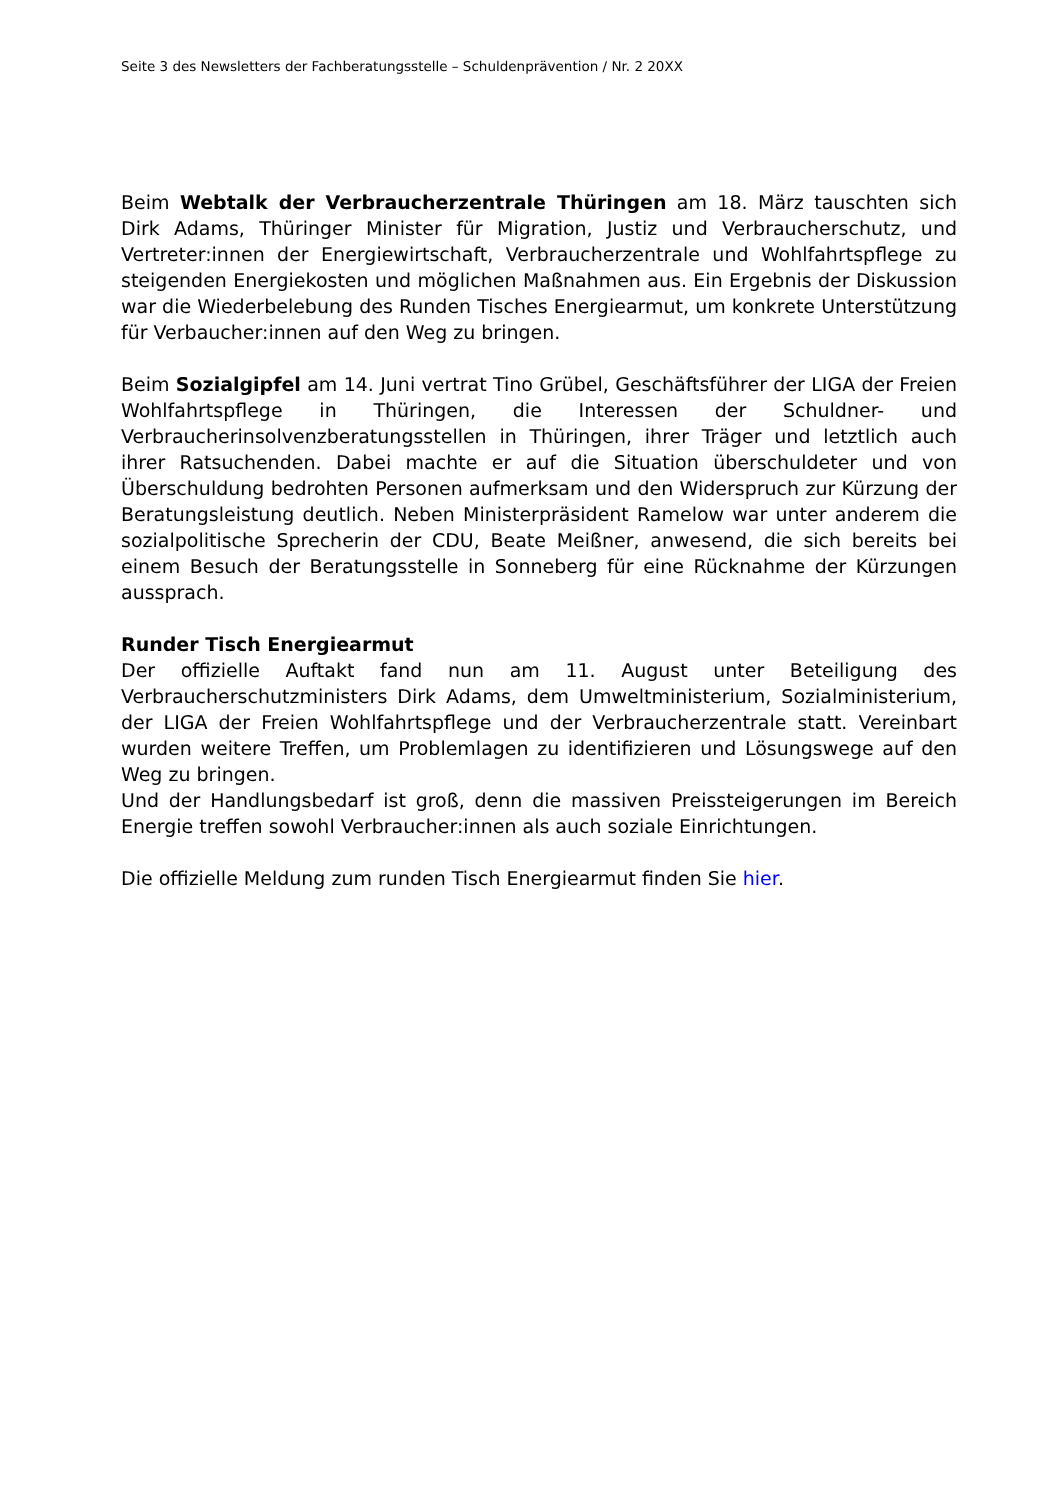Seite 3 des Newsletters der Fachberatungsstelle – Schuldenprävention / Nr. 2 20XX
Beim Webtalk der Verbraucherzentrale Thüringen am 18. März tauschten sich Dirk Adams, Thüringer Minister für Migration, Justiz und Verbraucherschutz, und Vertreter:innen der Energiewirtschaft, Verbraucherzentrale und Wohlfahrtspflege zu steigenden Energiekosten und möglichen Maßnahmen aus. Ein Ergebnis der Diskussion war die Wiederbelebung des Runden Tisches Energiearmut, um konkrete Unterstützung für Verbaucher:innen auf den Weg zu bringen.
Beim Sozialgipfel am 14. Juni vertrat Tino Grübel, Geschäftsführer der LIGA der Freien Wohlfahrtspflege in Thüringen, die Interessen der Schuldner- und Verbraucherinsolvenzberatungsstellen in Thüringen, ihrer Träger und letztlich auch ihrer Ratsuchenden. Dabei machte er auf die Situation überschuldeter und von Überschuldung bedrohten Personen aufmerksam und den Widerspruch zur Kürzung der Beratungsleistung deutlich. Neben Ministerpräsident Ramelow war unter anderem die sozialpolitische Sprecherin der CDU, Beate Meißner, anwesend, die sich bereits bei einem Besuch der Beratungsstelle in Sonneberg für eine Rücknahme der Kürzungen aussprach.
Runder Tisch Energiearmut
Der offizielle Auftakt fand nun am 11. August unter Beteiligung des Verbraucherschutzministers Dirk Adams, dem Umweltministerium, Sozialministerium, der LIGA der Freien Wohlfahrtspflege und der Verbraucherzentrale statt. Vereinbart wurden weitere Treffen, um Problemlagen zu identifizieren und Lösungswege auf den Weg zu bringen.
Und der Handlungsbedarf ist groß, denn die massiven Preissteigerungen im Bereich Energie treffen sowohl Verbraucher:innen als auch soziale Einrichtungen.
Die offizielle Meldung zum runden Tisch Energiearmut finden Sie hier.